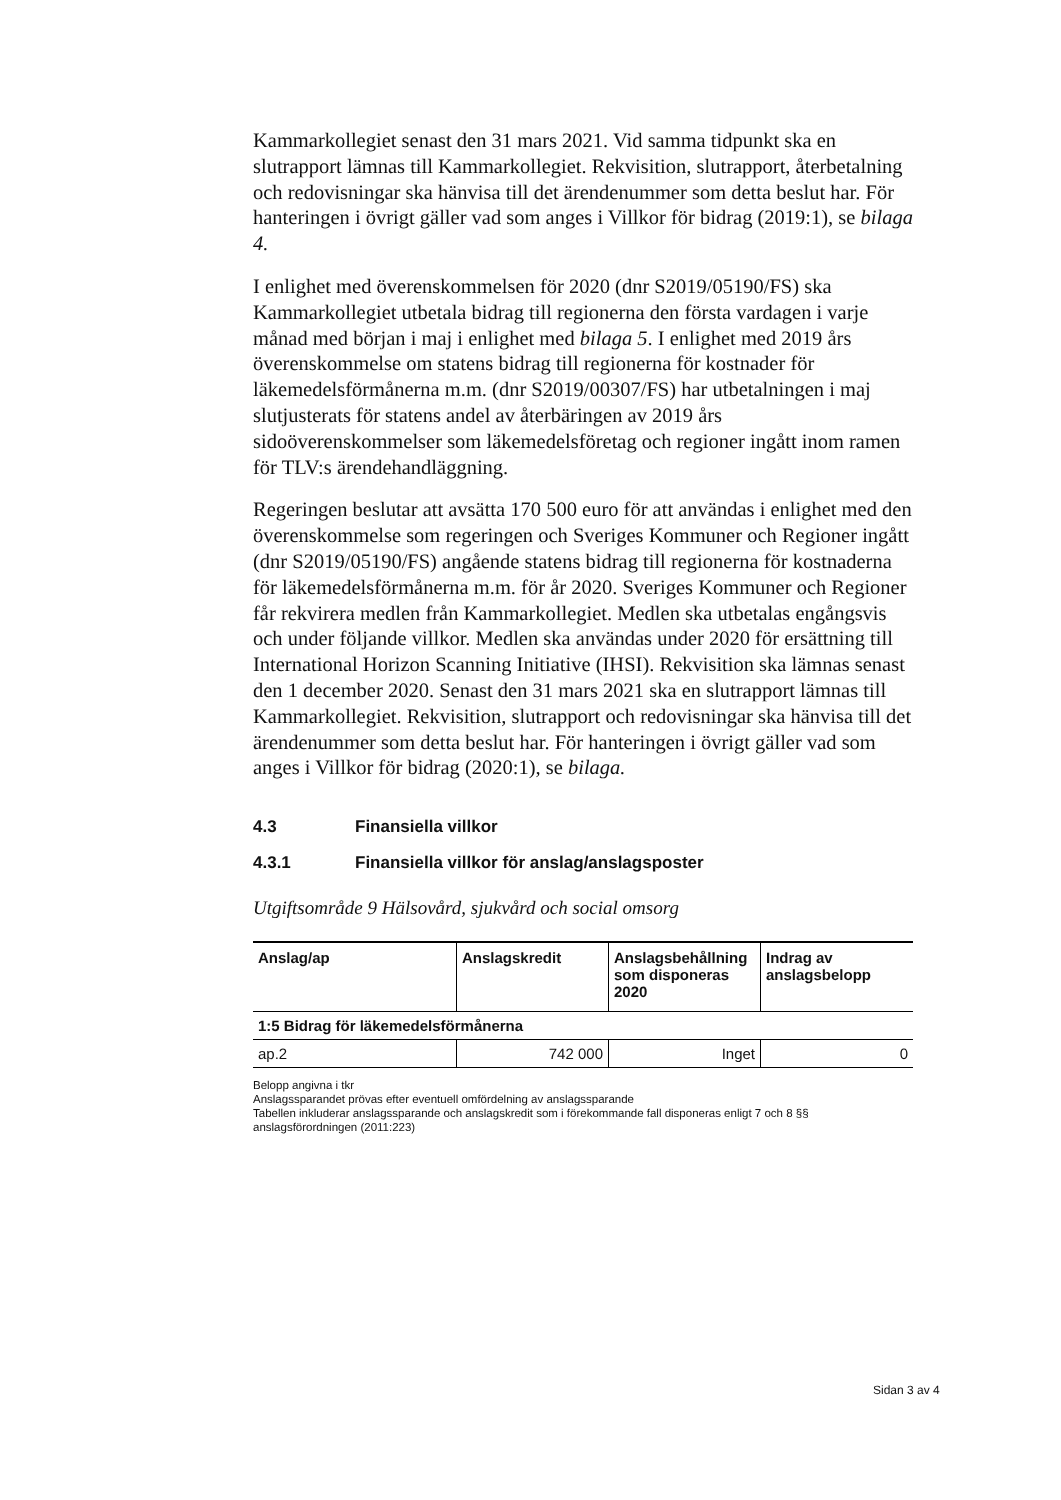Kammarkollegiet senast den 31 mars 2021. Vid samma tidpunkt ska en slutrapport lämnas till Kammarkollegiet. Rekvisition, slutrapport, återbetalning och redovisningar ska hänvisa till det ärendenummer som detta beslut har. För hanteringen i övrigt gäller vad som anges i Villkor för bidrag (2019:1), se bilaga 4.
I enlighet med överenskommelsen för 2020 (dnr S2019/05190/FS) ska Kammarkollegiet utbetala bidrag till regionerna den första vardagen i varje månad med början i maj i enlighet med bilaga 5. I enlighet med 2019 års överenskommelse om statens bidrag till regionerna för kostnader för läkemedelsförmånerna m.m. (dnr S2019/00307/FS) har utbetalningen i maj slutjusterats för statens andel av återbäringen av 2019 års sidoöverenskommelser som läkemedelsföretag och regioner ingått inom ramen för TLV:s ärendehandläggning.
Regeringen beslutar att avsätta 170 500 euro för att användas i enlighet med den överenskommelse som regeringen och Sveriges Kommuner och Regioner ingått (dnr S2019/05190/FS) angående statens bidrag till regionerna för kostnaderna för läkemedelsförmånerna m.m. för år 2020. Sveriges Kommuner och Regioner får rekvirera medlen från Kammarkollegiet. Medlen ska utbetalas engångsvis och under följande villkor. Medlen ska användas under 2020 för ersättning till International Horizon Scanning Initiative (IHSI). Rekvisition ska lämnas senast den 1 december 2020. Senast den 31 mars 2021 ska en slutrapport lämnas till Kammarkollegiet. Rekvisition, slutrapport och redovisningar ska hänvisa till det ärendenummer som detta beslut har. För hanteringen i övrigt gäller vad som anges i Villkor för bidrag (2020:1), se bilaga.
4.3 Finansiella villkor
4.3.1 Finansiella villkor för anslag/anslagsposter
Utgiftsområde 9 Hälsovård, sjukvård och social omsorg
| Anslag/ap | Anslagskredit | Anslagsbehållning som disponeras 2020 | Indrag av anslagsbelopp |
| --- | --- | --- | --- |
| 1:5 Bidrag för läkemedelsförmånerna | | | |
| ap.2 | 742 000 | Inget | 0 |
Belopp angivna i tkr
Anslagssparandet prövas efter eventuell omfördelning av anslagssparande
Tabellen inkluderar anslagssparande och anslagskredit som i förekommande fall disponeras enligt 7 och 8 §§ anslagsförordningen (2011:223)
Sidan 3 av 4